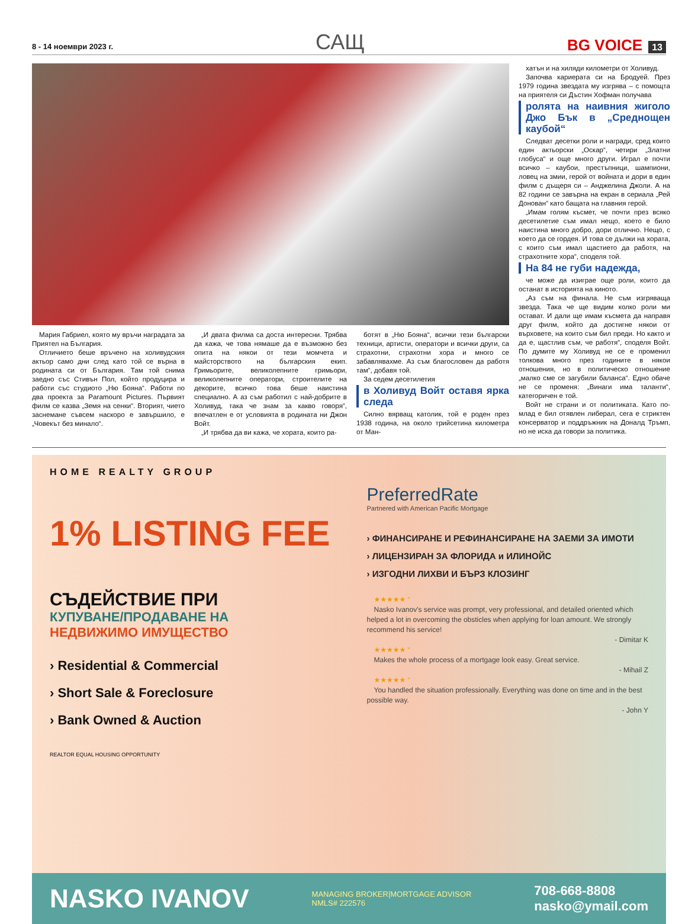8 - 14 ноември 2023 г. САЩ BG VOICE 13
Мария Габриел, която му връчи наградата за Приятел на България.
Отличието беше връчено на холивудския актьор само дни след като той се върна в родината си от България. Там той снима заедно със Стивън Пол, който продуцира и работи със студиото „Ню Бояна“. Работи по два проекта за Paramount Pictures. Първият филм се казва „Земя на сенки“. Вторият, чието заснемане съвсем наскоро е завършило, е „Човекът без минало“.
„И двата филма са доста интересни. Трябва да кажа, че това нямаше да е възможно без опита на някои от тези момчета и майсторството на българския екип. Гримьорите, великолепните гримьори, великолепните оператори, строителите на декорите, всичко това беше наистина специално. А аз съм работил с най-добрите в Холивуд, така че знам за какво говоря“, впечатлен е от условията в родината ни Джон Войт.
„И трябва да ви кажа, че хората, които ра-
ботят в „Ню Бояна“, всички тези български техници, артисти, оператори и всички други, са страхотни, страхотни хора и много се забавлявахме. Аз съм благословен да работя там“, добавя той.
За седем десетилетия
в Холивуд Войт оставя ярка следа
Силно вярващ католик, той е роден през 1938 година, на около трийсетина километра от Ман-
хатън и на хиляди километри от Холивуд.
Започва кариерата си на Бродуей. През 1979 година звездата му изгрява – с помощта на приятеля си Дъстин Хофман получава
ролята на наивния жиголо Джо Бък в „Среднощен каубой“
Следват десетки роли и награди, сред които един актьорски „Оскар“, четири „Златни глобуса“ и още много други. Играл е почти всичко – каубои, престъпници, шампиони, ловец на змии, герой от войната и дори в един филм с дъщеря си – Анджелина Джоли. А на 82 години се завърна на екран в сериала „Рей Донован“ като бащата на главния герой.
„Имам голям късмет, че почти през всяко десетилетие съм имал нещо, което е било наистина много добро, дори отлично. Нещо, с което да се гордея. И това се дължи на хората, с които съм имал щастието да работя, на страхотните хора“, споделя той.
На 84 не губи надежда,
че може да изиграе още роли, които да останат в историята на киното.
„Аз съм на финала. Не съм изгряваща звезда. Така че ще видим колко роли ми остават. И дали ще имам късмета да направя друг филм, който да достигне някои от върховете, на които съм бил преди. Но както и да е, щастлив съм, че работя“, споделя Войт. По думите му Холивуд не се е променил толкова много през годините в някои отношения, но в политическо отношение „малко сме се загубили баланса“. Едно обаче не се променя: „Винаги има таланти“, категоричен е той.
Войт не страни и от политиката. Като по-млад е бил отявлен либерал, сега е стриктен консерватор и поддръжник на Доналд Тръмп, но не иска да говори за политика.
HOME REALTY GROUP
1% LISTING FEE
СЪДЕЙСТВИЕ ПРИ
КУПУВАНЕ/ПРОДАВАНЕ НА
НЕДВИЖИМО ИМУЩЕСТВО
› Residential & Commercial
› Short Sale & Foreclosure
› Bank Owned & Auction
REALTOR EQUAL HOUSING OPPORTUNITY
PreferredRate
Partnered with American Pacific Mortgage
› ФИНАНСИРАНЕ И РЕФИНАНСИРАНЕ НА ЗАЕМИ ЗА ИМОТИ
› ЛИЦЕНЗИРАН ЗА ФЛОРИДА и ИЛИНОЙС
› ИЗГОДНИ ЛИХВИ И БЪРЗ КЛОЗИНГ
★★★★★ “
Nasko Ivanov's service was prompt, very professional, and detailed oriented which helped a lot in overcoming the obsticles when applying for loan amount. We strongly recommend his service!
- Dimitar K
★★★★★ “
Makes the whole process of a mortgage look easy. Great service.
- Mihail Z
★★★★★ “
You handled the situation professionally. Everything was done on time and in the best possible way.
- John Y
NASKO IVANOV MANAGING BROKER|MORTGAGE ADVISOR
NMLS# 222576 708-668-8808
nasko@ymail.com